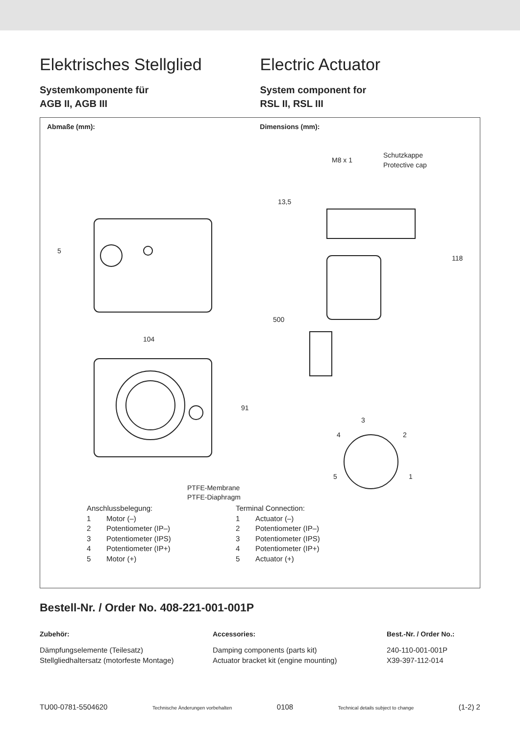Elektrisches Stellglied
Systemkomponente für
AGB II, AGB III
Electric Actuator
System component for
RSL II, RSL III
Abmaße (mm): Dimensions (mm):
104
M8 x 1
Schutzkappe
Protective cap
13,5
118
500
91
5
3
4
2
5
1
PTFE-Membrane
PTFE-Diaphragm
Anschlussbelegung:
1 Motor (–)
2 Potentiometer (IP–)
3 Potentiometer (IPS)
4 Potentiometer (IP+)
5 Motor (+)
Terminal Connection:
1 Actuator (–)
2 Potentiometer (IP–)
3 Potentiometer (IPS)
4 Potentiometer (IP+)
5 Actuator (+)
Bestell-Nr. / Order No. 408-221-001-001P
| Zubehör: | Accessories: | Best.-Nr. / Order No.: |
| --- | --- | --- |
| Dämpfungselemente (Teilesatz) | Damping components (parts kit) | 240-110-001-001P |
| Stellgliedhaltersatz (motorfeste Montage) | Actuator bracket kit (engine mounting) | X39-397-112-014 |
TU00-0781-5504620 Technische Änderungen vorbehalten 0108 Technical details subject to change (1-2) 2